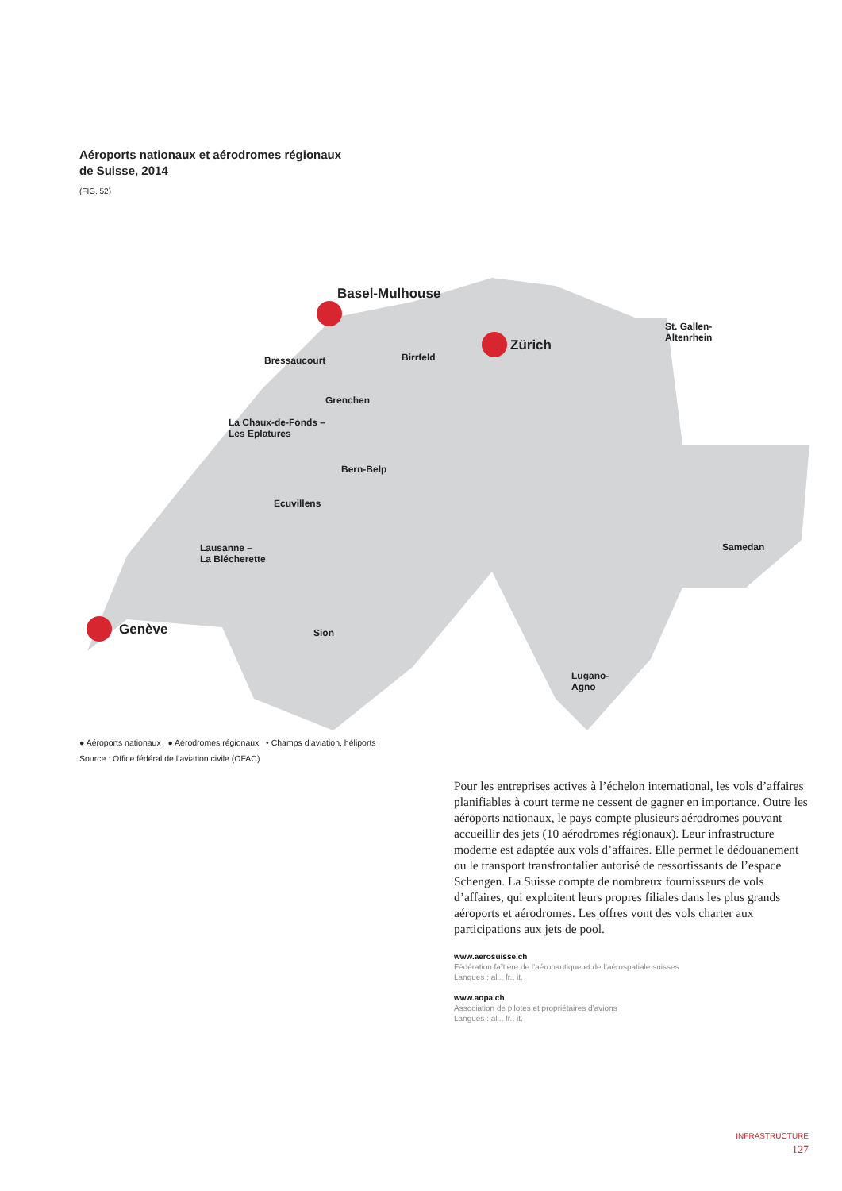Aéroports nationaux et aérodromes régionaux
de Suisse, 2014
(FIG. 52)
Basel-Mulhouse
Zürich
Genève
Bressaucourt
Birrfeld
Grenchen
La Chaux-de-Fonds –
Les Eplatures
Bern-Belp
Ecuvillens
Lausanne –
La Blécherette
Sion
St. Gallen-
Altenrhein
Samedan
Lugano-
Agno
● Aéroports nationaux ● Aérodromes régionaux • Champs d’aviation, héliports
Source : Office fédéral de l’aviation civile (OFAC)
Pour les entreprises actives à l’échelon international, les vols d’affaires planifiables à court terme ne cessent de gagner en importance. Outre les aéroports nationaux, le pays compte plusieurs aérodromes pouvant accueillir des jets (10 aérodromes régionaux). Leur infrastructure moderne est adaptée aux vols d’affaires. Elle permet le dédouanement ou le transport transfrontalier autorisé de ressortissants de l’espace Schengen. La Suisse compte de nombreux fournisseurs de vols d’affaires, qui exploitent leurs propres filiales dans les plus grands aéroports et aérodromes. Les offres vont des vols charter aux participations aux jets de pool.
www.aerosuisse.ch
Fédération faîtière de l’aéronautique et de l’aérospatiale suisses
Langues : all., fr., it.
www.aopa.ch
Association de pilotes et propriétaires d’avions
Langues : all., fr., it.
INFRASTRUCTURE
127